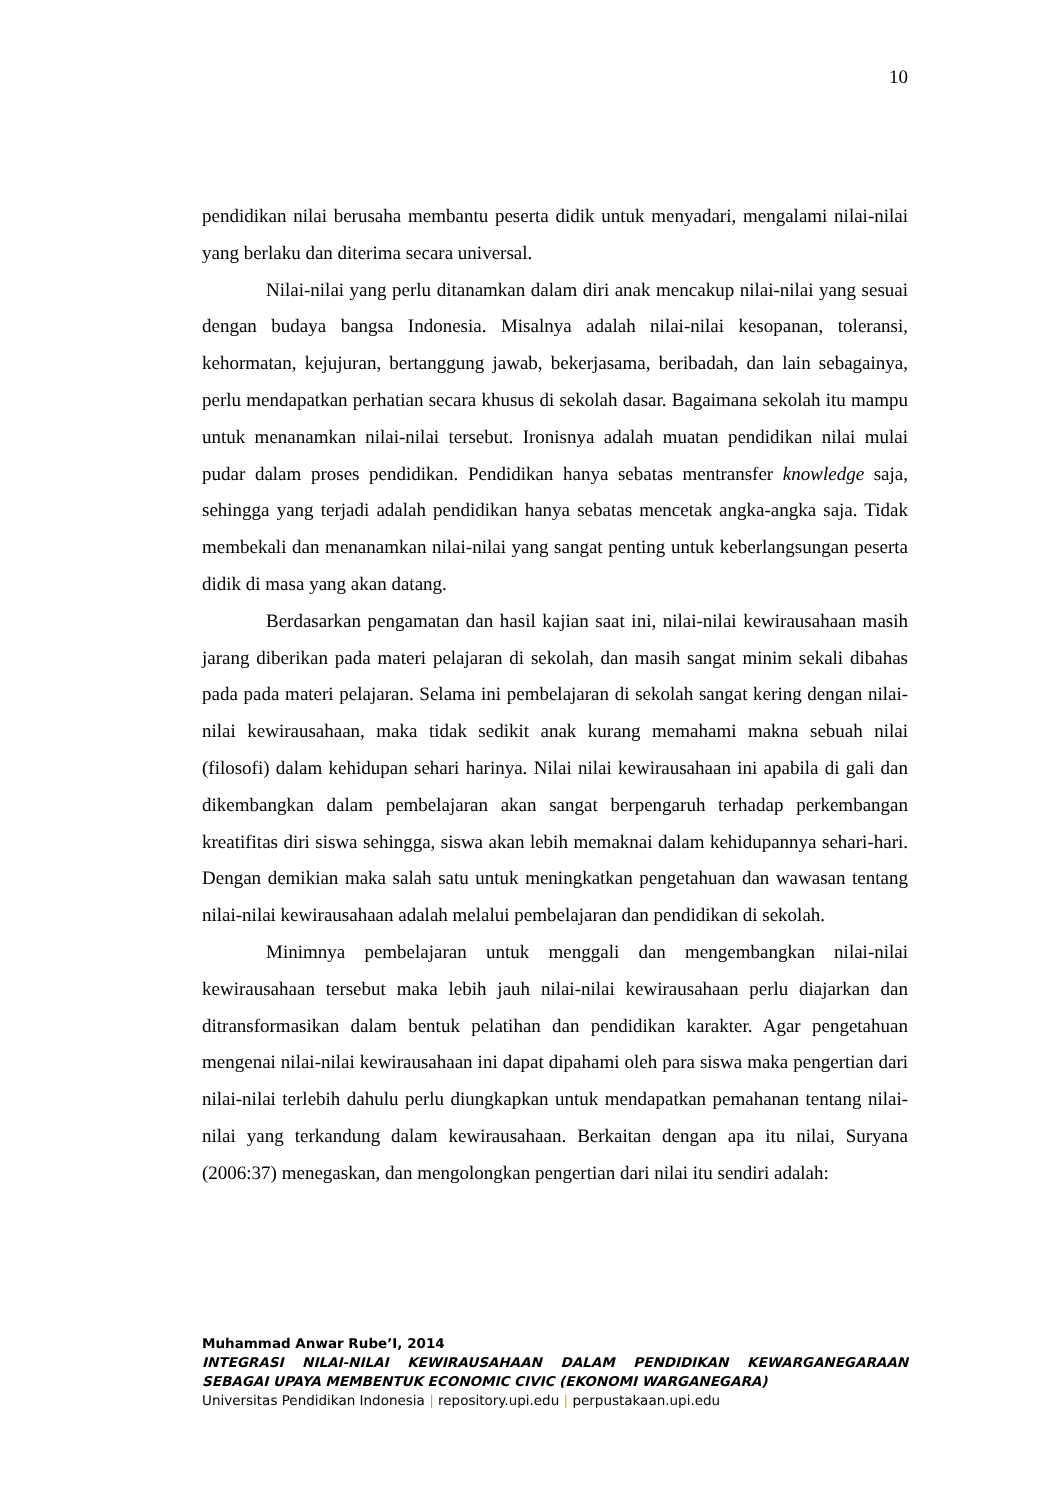10
pendidikan nilai berusaha membantu peserta didik untuk menyadari, mengalami nilai-nilai yang berlaku dan diterima secara universal.
Nilai-nilai yang perlu ditanamkan dalam diri anak mencakup nilai-nilai yang sesuai dengan budaya bangsa Indonesia. Misalnya adalah nilai-nilai kesopanan, toleransi, kehormatan, kejujuran, bertanggung jawab, bekerjasama, beribadah, dan lain sebagainya, perlu mendapatkan perhatian secara khusus di sekolah dasar. Bagaimana sekolah itu mampu untuk menanamkan nilai-nilai tersebut. Ironisnya adalah muatan pendidikan nilai mulai pudar dalam proses pendidikan. Pendidikan hanya sebatas mentransfer knowledge saja, sehingga yang terjadi adalah pendidikan hanya sebatas mencetak angka-angka saja. Tidak membekali dan menanamkan nilai-nilai yang sangat penting untuk keberlangsungan peserta didik di masa yang akan datang.
Berdasarkan pengamatan dan hasil kajian saat ini, nilai-nilai kewirausahaan masih jarang diberikan pada materi pelajaran di sekolah, dan masih sangat minim sekali dibahas pada pada materi pelajaran. Selama ini pembelajaran di sekolah sangat kering dengan nilai-nilai kewirausahaan, maka tidak sedikit anak kurang memahami makna sebuah nilai (filosofi) dalam kehidupan sehari harinya. Nilai nilai kewirausahaan ini apabila di gali dan dikembangkan dalam pembelajaran akan sangat berpengaruh terhadap perkembangan kreatifitas diri siswa sehingga, siswa akan lebih memaknai dalam kehidupannya sehari-hari. Dengan demikian maka salah satu untuk meningkatkan pengetahuan dan wawasan tentang nilai-nilai kewirausahaan adalah melalui pembelajaran dan pendidikan di sekolah.
Minimnya pembelajaran untuk menggali dan mengembangkan nilai-nilai kewirausahaan tersebut maka lebih jauh nilai-nilai kewirausahaan perlu diajarkan dan ditransformasikan dalam bentuk pelatihan dan pendidikan karakter. Agar pengetahuan mengenai nilai-nilai kewirausahaan ini dapat dipahami oleh para siswa maka pengertian dari nilai-nilai terlebih dahulu perlu diungkapkan untuk mendapatkan pemahanan tentang nilai-nilai yang terkandung dalam kewirausahaan. Berkaitan dengan apa itu nilai, Suryana (2006:37) menegaskan, dan mengolongkan pengertian dari nilai itu sendiri adalah:
Muhammad Anwar Rube’I, 2014
INTEGRASI NILAI-NILAI KEWIRAUSAHAAN DALAM PENDIDIKAN KEWARGANEGARAAN SEBAGAI UPAYA MEMBENTUK ECONOMIC CIVIC (EKONOMI WARGANEGARA)
Universitas Pendidikan Indonesia | repository.upi.edu | perpustakaan.upi.edu